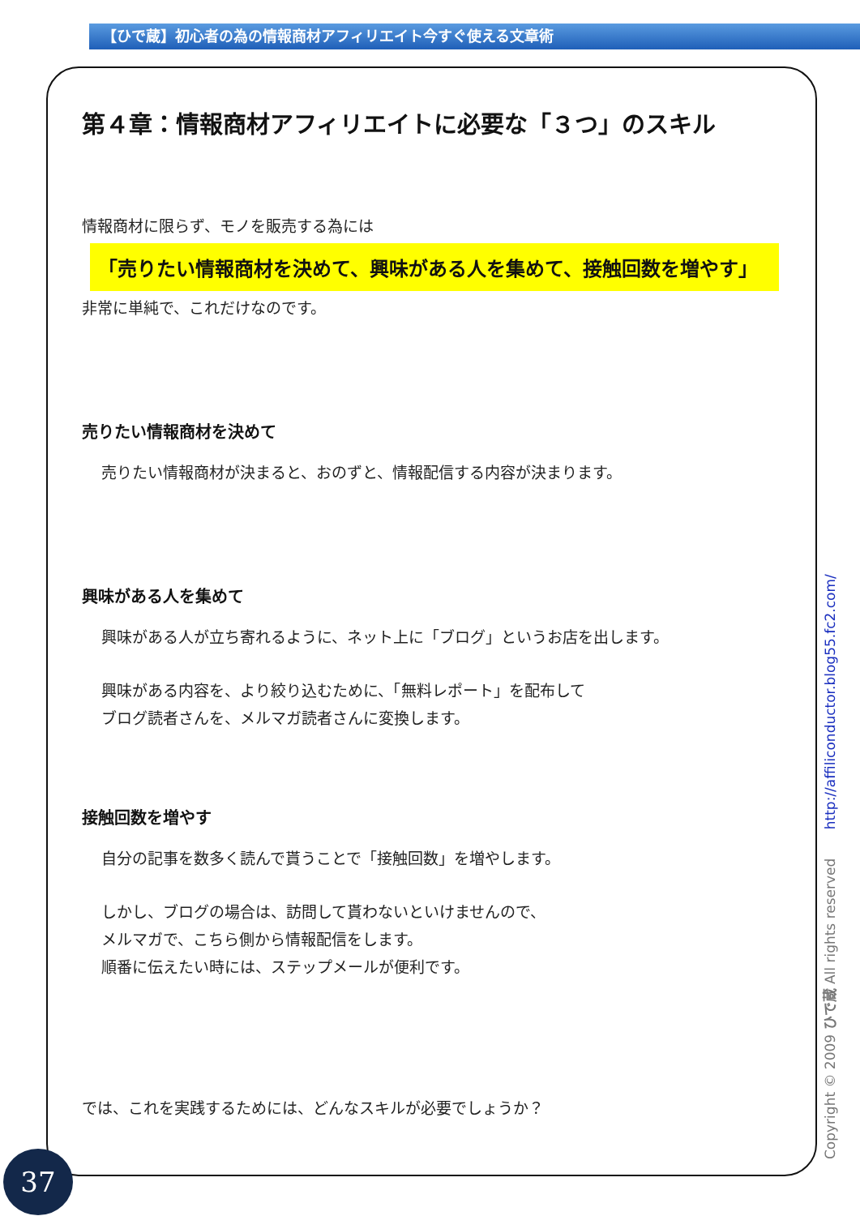【ひで蔵】初心者の為の情報商材アフィリエイト今すぐ使える文章術
第４章：情報商材アフィリエイトに必要な「３つ」のスキル
情報商材に限らず、モノを販売する為には
「売りたい情報商材を決めて、興味がある人を集めて、接触回数を増やす」
非常に単純で、これだけなのです。
売りたい情報商材を決めて
売りたい情報商材が決まると、おのずと、情報配信する内容が決まります。
興味がある人を集めて
興味がある人が立ち寄れるように、ネット上に「ブログ」というお店を出します。
興味がある内容を、より絞り込むために、「無料レポート」を配布して
ブログ読者さんを、メルマガ読者さんに変換します。
接触回数を増やす
自分の記事を数多く読んで貰うことで「接触回数」を増やします。
しかし、ブログの場合は、訪問して貰わないといけませんので、
メルマガで、こちら側から情報配信をします。
順番に伝えたい時には、ステップメールが便利です。
では、これを実践するためには、どんなスキルが必要でしょうか？
37 Copyright © 2009 ひで蔵 All rights reserved http://affiliconductor.blog55.fc2.com/